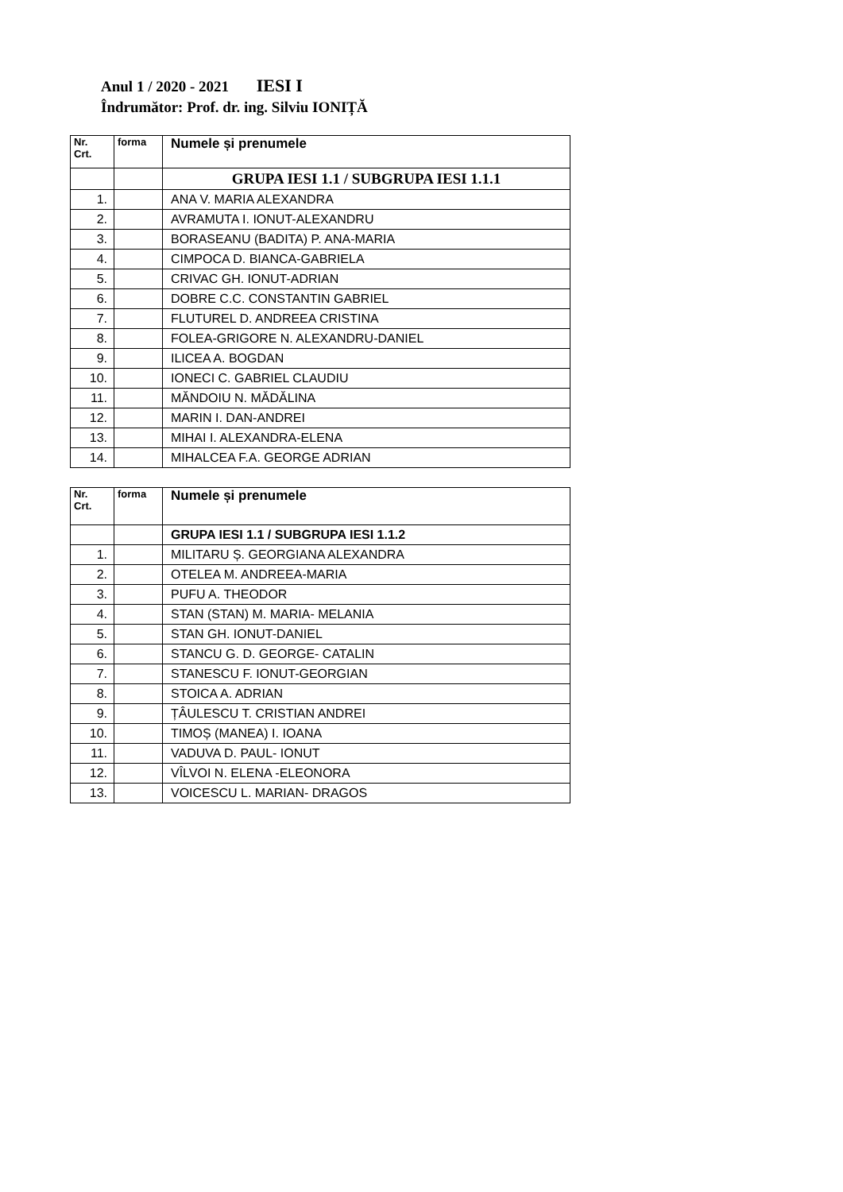Anul 1 / 2020 - 2021 IESI I
Îndrumător: Prof. dr. ing. Silviu IONIȚĂ
| Nr. Crt. | forma | Numele și prenumele |
| --- | --- | --- |
| | | GRUPA IESI 1.1 / SUBGRUPA IESI 1.1.1 |
| 1. | | ANA V. MARIA ALEXANDRA |
| 2. | | AVRAMUTA I. IONUT-ALEXANDRU |
| 3. | | BORASEANU (BADITA) P. ANA-MARIA |
| 4. | | CIMPOCA D. BIANCA-GABRIELA |
| 5. | | CRIVAC GH. IONUT-ADRIAN |
| 6. | | DOBRE C.C. CONSTANTIN GABRIEL |
| 7. | | FLUTUREL D. ANDREEA CRISTINA |
| 8. | | FOLEA-GRIGORE N. ALEXANDRU-DANIEL |
| 9. | | ILICEA A. BOGDAN |
| 10. | | IONECI C. GABRIEL CLAUDIU |
| 11. | | MĂNDOIU N. MĂDĂLINA |
| 12. | | MARIN I. DAN-ANDREI |
| 13. | | MIHAI I. ALEXANDRA-ELENA |
| 14. | | MIHALCEA F.A. GEORGE ADRIAN |
| Nr. Crt. | forma | Numele și prenumele |
| --- | --- | --- |
| | | GRUPA IESI 1.1 / SUBGRUPA IESI 1.1.2 |
| 1. | | MILITARU Ș. GEORGIANA ALEXANDRA |
| 2. | | OTELEA M. ANDREEA-MARIA |
| 3. | | PUFU A. THEODOR |
| 4. | | STAN (STAN) M. MARIA- MELANIA |
| 5. | | STAN GH. IONUT-DANIEL |
| 6. | | STANCU G. D. GEORGE- CATALIN |
| 7. | | STANESCU F. IONUT-GEORGIAN |
| 8. | | STOICA A. ADRIAN |
| 9. | | ȚÂULESCU T. CRISTIAN ANDREI |
| 10. | | TIMOȘ (MANEA) I. IOANA |
| 11. | | VADUVA D. PAUL- IONUT |
| 12. | | VÎLVOI N. ELENA -ELEONORA |
| 13. | | VOICESCU L. MARIAN- DRAGOS |